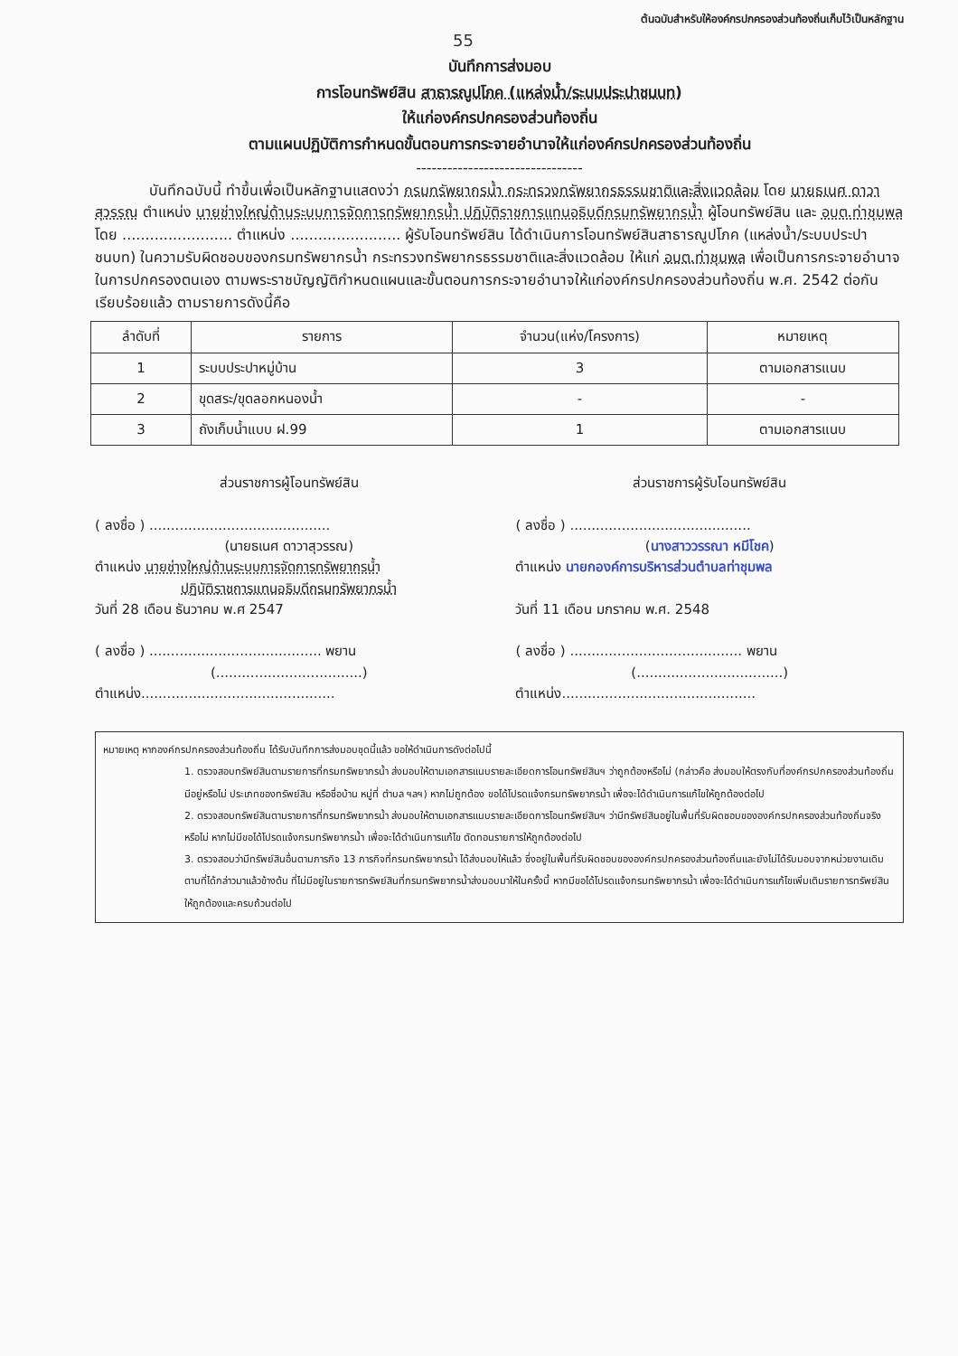ต้นฉบับสำหรับให้องค์กรปกครองส่วนท้องถิ่นเก็บไว้เป็นหลักฐาน
55
บันทึกการส่งมอบ
การโอนทรัพย์สิน สาธารณูปโภค (แหล่งน้ำ/ระบบประปาชนบท)
ให้แก่องค์กรปกครองส่วนท้องถิ่น
ตามแผนปฏิบัติการกำหนดขั้นตอนการกระจายอำนาจให้แก่องค์กรปกครองส่วนท้องถิ่น
--------------------------------
บันทึกฉบับนี้ ทำขึ้นเพื่อเป็นหลักฐานแสดงว่า กรมทรัพยากรน้ำ กระทรวงทรัพยากรธรรมชาติและสิ่งแวดล้อม โดย นายธเนศ ดาวาสุวรรณ ตำแหน่ง นายช่างใหญ่ด้านระบบการจัดการทรัพยากรน้ำ ปฏิบัติราชการแทนอธิบดีกรมทรัพยากรน้ำ ผู้โอนทรัพย์สิน และ อบต.ท่าชุมพล โดย ........................ ตำแหน่ง ........................ ผู้รับโอนทรัพย์สิน ได้ดำเนินการโอนทรัพย์สินสาธารณูปโภค (แหล่งน้ำ/ระบบประปาชนบท) ในความรับผิดชอบของกรมทรัพยากรน้ำ กระทรวงทรัพยากรธรรมชาติและสิ่งแวดล้อม ให้แก่ อบต.ท่าชุมพล เพื่อเป็นการกระจายอำนาจในการปกครองตนเอง ตามพระราชบัญญัติกำหนดแผนและขั้นตอนการกระจายอำนาจให้แก่องค์กรปกครองส่วนท้องถิ่น พ.ศ. 2542 ต่อกันเรียบร้อยแล้ว ตามรายการดังนี้คือ
| ลำดับที่ | รายการ | จำนวน(แห่ง/โครงการ) | หมายเหตุ |
| --- | --- | --- | --- |
| 1 | ระบบประปาหมู่บ้าน | 3 | ตามเอกสารแนบ |
| 2 | ขุดสระ/ขุดลอกหนองน้ำ | - | - |
| 3 | ถังเก็บน้ำแบบ ฝ.99 | 1 | ตามเอกสารแนบ |
ส่วนราชการผู้โอนทรัพย์สิน
( ลงชื่อ ) ..........................................
(นายธเนศ ดาวาสุวรรณ)
ตำแหน่ง นายช่างใหญ่ด้านระบบการจัดการทรัพยากรน้ำ
ปฏิบัติราชการแทนอธิบดีกรมทรัพยากรน้ำ
วันที่ 28 เดือน ธันวาคม พ.ศ 2547
( ลงชื่อ ) ........................................ พยาน
(..................................)
ตำแหน่ง.............................................
ส่วนราชการผู้รับโอนทรัพย์สิน
( ลงชื่อ ) ..........................................
(นางสาววรรณา หมีโชค)
ตำแหน่ง นายกองค์การบริหารส่วนตำบลท่าชุมพล
วันที่ 11 เดือน มกราคม พ.ศ. 2548
( ลงชื่อ ) ........................................ พยาน
(..................................)
ตำแหน่ง.............................................
หมายเหตุ หากองค์กรปกครองส่วนท้องถิ่น ได้รับบันทึกการส่งมอบชุดนี้แล้ว ขอให้ดำเนินการดังต่อไปนี้
1. ตรวจสอบทรัพย์สินตามรายการที่กรมทรัพยากรน้ำ ส่งมอบให้ตามเอกสารแนบรายละเอียดการโอนทรัพย์สินฯ ว่าถูกต้องหรือไม่ (กล่าวคือ ส่งมอบให้ตรงกับที่องค์กรปกครองส่วนท้องถิ่นมีอยู่หรือไม่ ประเภทของทรัพย์สิน หรือชื่อบ้าน หมู่ที่ ตำบล ฯลฯ) หากไม่ถูกต้อง ขอได้โปรดแจ้งกรมทรัพยากรน้ำ เพื่อจะได้ดำเนินการแก้ไขให้ถูกต้องต่อไป
2. ตรวจสอบทรัพย์สินตามรายการที่กรมทรัพยากรน้ำ ส่งมอบให้ตามเอกสารแนบรายละเอียดการโอนทรัพย์สินฯ ว่ามีทรัพย์สินอยู่ในพื้นที่รับผิดชอบขององค์กรปกครองส่วนท้องถิ่นจริงหรือไม่ หากไม่มีขอได้โปรดแจ้งกรมทรัพยากรน้ำ เพื่อจะได้ดำเนินการแก้ไข ตัดทอนรายการให้ถูกต้องต่อไป
3. ตรวจสอบว่ามีทรัพย์สินอื่นตามภารกิจ 13 ภารกิจที่กรมทรัพยากรน้ำ ได้ส่งมอบให้แล้ว ซึ่งอยู่ในพื้นที่รับผิดชอบขององค์กรปกครองส่วนท้องถิ่นและยังไม่ได้รับมอบจากหน่วยงานเดิมตามที่ได้กล่าวมาแล้วข้างต้น ที่ไม่มีอยู่ในรายการทรัพย์สินที่กรมทรัพยากรน้ำส่งมอบมาให้ในครั้งนี้ หากมีขอได้โปรดแจ้งกรมทรัพยากรน้ำ เพื่อจะได้ดำเนินการแก้ไขเพิ่มเติมรายการทรัพย์สินให้ถูกต้องและครบถ้วนต่อไป